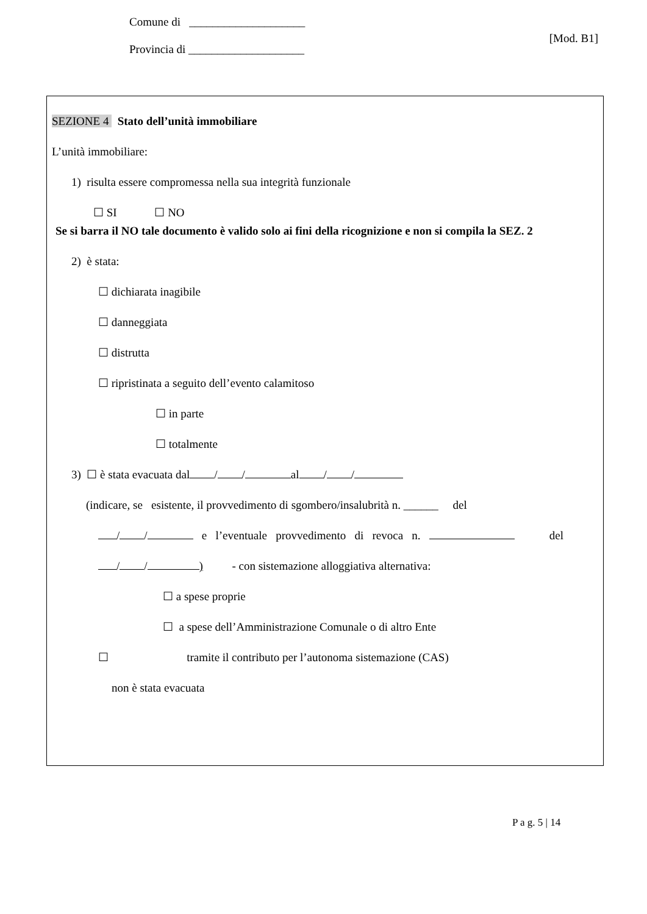Comune di ____________________
Provincia di ____________________
[Mod. B1]
SEZIONE 4 Stato dell’unità immobiliare
L’unità immobiliare:
1) risulta essere compromessa nella sua integrità funzionale
☐ SI ☐ NO
Se si barra il NO tale documento è valido solo ai fini della ricognizione e non si compila la SEZ. 2
2) è stata:
☐ dichiarata inagibile
☐ danneggiata
☐ distrutta
☐ ripristinata a seguito dell’evento calamitoso
☐ in parte
☐ totalmente
3) ☐ è stata evacuata dal / / al / /
(indicare, se esistente, il provvedimento di sgombero/insalubrità n. ______ del
/ / e l’eventuale provvedimento di revoca n. del
/ / ) - con sistemazione alloggiativa alternativa:
☐ a spese proprie
☐ a spese dell’Amministrazione Comunale o di altro Ente
☐ tramite il contributo per l’autonoma sistemazione (CAS)
non è stata evacuata
P a g. 5 | 14